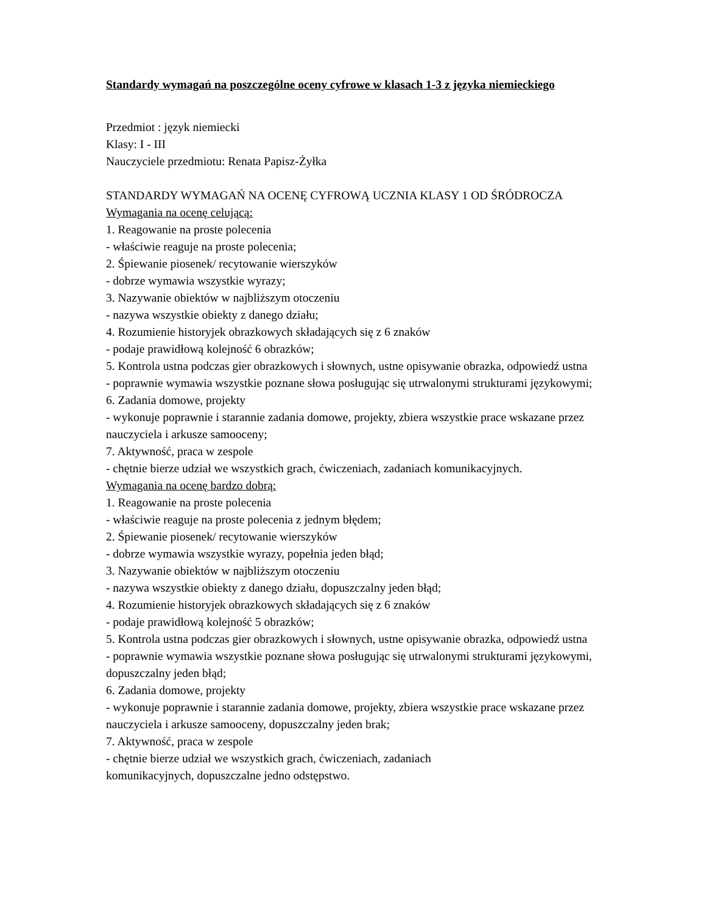Standardy wymagań na poszczególne oceny cyfrowe w klasach 1-3 z języka niemieckiego
Przedmiot : język niemiecki
Klasy: I - III
Nauczyciele przedmiotu: Renata Papisz-Żyłka
STANDARDY WYMAGAŃ NA OCENĘ CYFROWĄ UCZNIA KLASY 1 OD ŚRÓDROCZA
Wymagania na ocenę celującą:
1. Reagowanie na proste polecenia
- właściwie reaguje na proste polecenia;
2. Śpiewanie piosenek/ recytowanie wierszyków
- dobrze wymawia wszystkie wyrazy;
3. Nazywanie obiektów w najbliższym otoczeniu
- nazywa wszystkie obiekty z danego działu;
4. Rozumienie historyjek obrazkowych składających się z 6 znaków
- podaje prawidłową kolejność 6 obrazków;
5. Kontrola ustna podczas gier obrazkowych i słownych, ustne opisywanie obrazka, odpowiedź ustna
- poprawnie wymawia wszystkie poznane słowa posługując się utrwalonymi strukturami językowymi;
6. Zadania domowe, projekty
- wykonuje poprawnie i starannie zadania domowe, projekty, zbiera wszystkie prace wskazane przez nauczyciela i arkusze samooceny;
7. Aktywność, praca w zespole
- chętnie bierze udział we wszystkich grach, ćwiczeniach, zadaniach komunikacyjnych.
Wymagania na ocenę bardzo dobrą:
1. Reagowanie na proste polecenia
- właściwie reaguje na proste polecenia z jednym błędem;
2. Śpiewanie piosenek/ recytowanie wierszyków
- dobrze wymawia wszystkie wyrazy, popełnia jeden błąd;
3. Nazywanie obiektów w najbliższym otoczeniu
- nazywa wszystkie obiekty z danego działu, dopuszczalny jeden błąd;
4. Rozumienie historyjek obrazkowych składających się z 6 znaków
- podaje prawidłową kolejność 5 obrazków;
5. Kontrola ustna podczas gier obrazkowych i słownych, ustne opisywanie obrazka, odpowiedź ustna
- poprawnie wymawia wszystkie poznane słowa posługując się utrwalonymi strukturami językowymi, dopuszczalny jeden błąd;
6. Zadania domowe, projekty
- wykonuje poprawnie i starannie zadania domowe, projekty, zbiera wszystkie prace wskazane przez nauczyciela i arkusze samooceny, dopuszczalny jeden brak;
7. Aktywność, praca w zespole
- chętnie bierze udział we wszystkich grach, ćwiczeniach, zadaniach
komunikacyjnych, dopuszczalne jedno odstępstwo.